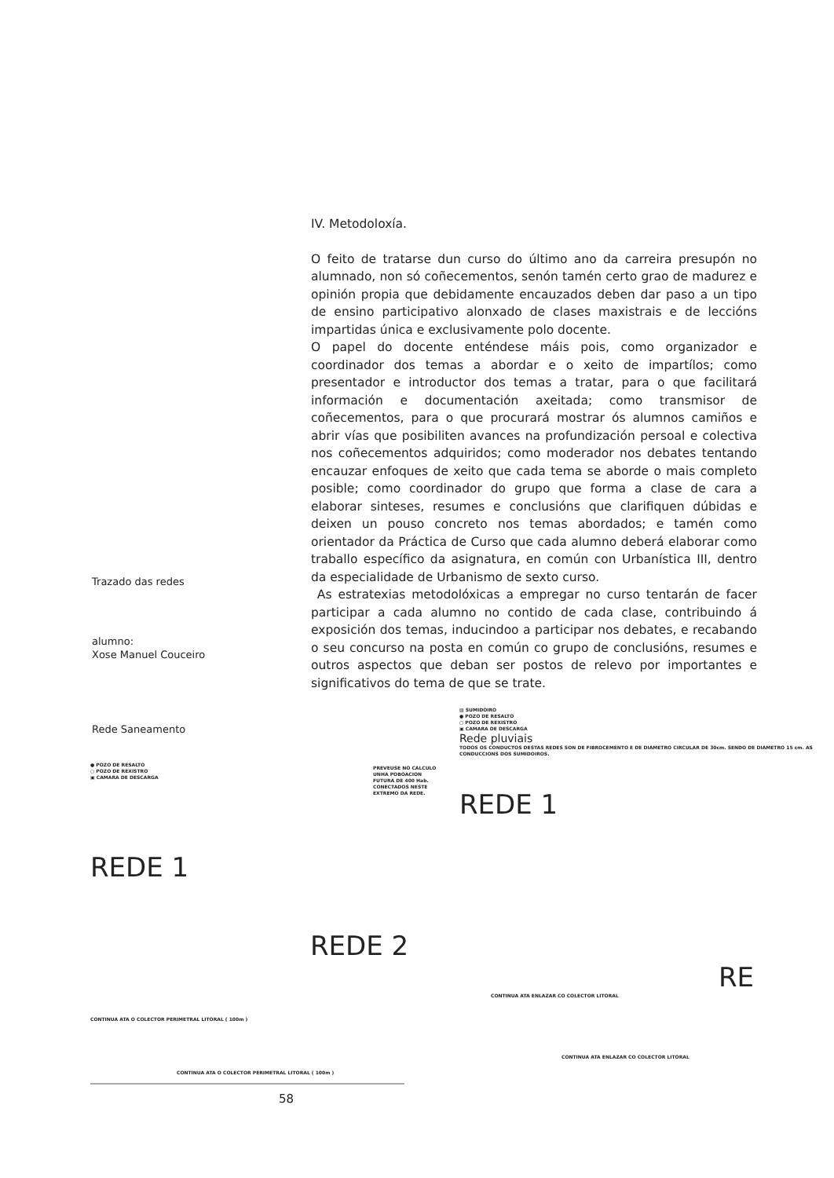IV. Metodoloxía.
O feito de tratarse dun curso do último ano da carreira presupón no alumnado, non só coñecementos, senón tamén certo grao de madurez e opinión propia que debidamente encauzados deben dar paso a un tipo de ensino participativo alonxado de clases maxistrais e de leccións impartidas única e exclusivamente polo docente.
O papel do docente enténdese máis pois, como organizador e coordinador dos temas a abordar e o xeito de impartílos; como presentador e introductor dos temas a tratar, para o que facilitará información e documentación axeitada; como transmisor de coñecementos, para o que procurará mostrar ós alumnos camiños e abrir vías que posibiliten avances na profundización persoal e colectiva nos coñecementos adquiridos; como moderador nos debates tentando encauzar enfoques de xeito que cada tema se aborde o mais completo posible; como coordinador do grupo que forma a clase de cara a elaborar sinteses, resumes e conclusións que clarifiquen dúbidas e deixen un pouso concreto nos temas abordados; e tamén como orientador da Práctica de Curso que cada alumno deberá elaborar como traballo específico da asignatura, en común con Urbanística III, dentro da especialidade de Urbanismo de sexto curso.
As estratexias metodolóxicas a empregar no curso tentarán de facer participar a cada alumno no contido de cada clase, contribuindo á exposición dos temas, inducindoo a participar nos debates, e recabando o seu concurso na posta en común co grupo de conclusións, resumes e outros aspectos que deban ser postos de relevo por importantes e significativos do tema de que se trate.
Trazado das redes
alumno:
Xose Manuel Couceiro
Rede Saneamento
● POZO DE RESALTO
○ POZO DE REXISTRO
▣ CAMARA DE DESCARGA
PREVEUSE NO CALCULO UNHA POBOACION FUTURA DE 400 Hab. CONECTADOS NESTE EXTREMO DA REDE.
REDE 1
REDE 2
CONTINUA ATA O COLECTOR PERIMETRAL LITORAL ( 100m )
CONTINUA ATA O COLECTOR PERIMETRAL LITORAL ( 100m )
▨ SUMIDOIRO
● POZO DE RESALTO
○ POZO DE REXISTRO
▣ CAMARA DE DESCARGA
Rede pluviais
TODOS OS CONDUCTOS DESTAS REDES SON DE FIBROCEMENTO E DE DIAMETRO CIRCULAR DE 30cm. SENDO DE DIAMETRO 15 cm. AS CONDUCCIONS DOS SUMIDOIROS.
REDE 1
RE
CONTINUA ATA ENLAZAR CO COLECTOR LITORAL
CONTINUA ATA ENLAZAR CO COLECTOR LITORAL
58